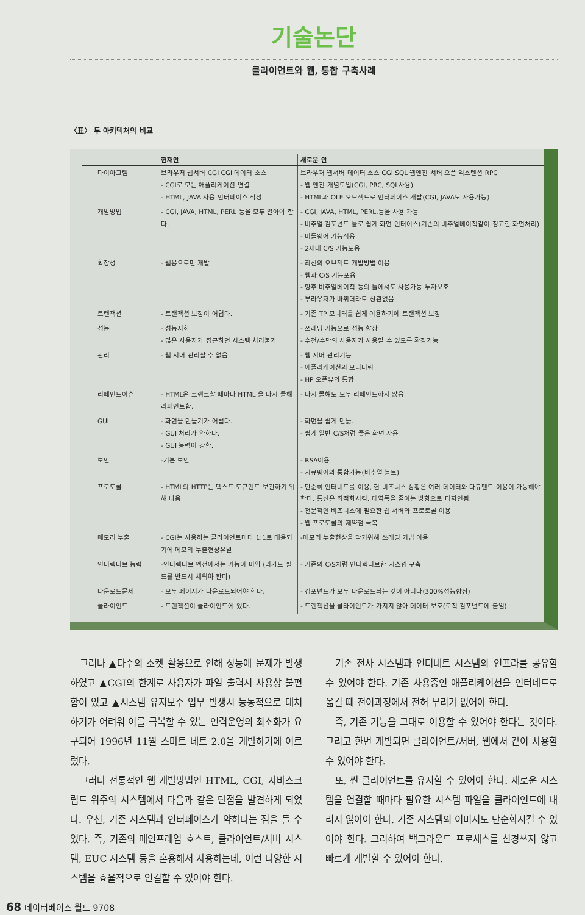기술논단
클라이언트와 웹, 통합 구축사례
〈표〉 두 아키텍처의 비교
| | 현재안 | 새로운 안 |
| --- | --- | --- |
| 다이아그램 | 브라우저 웹서버 CGI CGI 데이터 소스 - CGI로 모든 애플리케이션 연결 - HTML, JAVA 사용 인터페이스 작성 | 브라우저 웹서버 데이터 소스 CGI SQL 웹엔진 서버 오픈 익스텐션 RPC - 웹 엔진 개념도입(CGI, PRC, SQL사용) - HTML과 OLE 오브젝트로 인터페이스 개발(CGI, JAVA도 사용가능) |
| 개발방법 | - CGI, JAVA, HTML, PERL 등을 모두 알아야 한다. | - CGI, JAVA, HTML, PERL.등을 사용 가능 - 비주얼 컴포넌트 툴로 쉽게 화면 인터이스(기존의 비주얼베이직같이 정교한 화면처리) - 미들웨어 기능적용 - 2세대 C/S 기능포용 |
| 확장성 | - 웹용으로만 개발 | - 최신의 오브젝트 개발방법 이용 - 웹과 C/S 기능포용 - 향후 비주얼베이직 등의 툴에서도 사용가능 투자보호 - 부라우저가 바뀌더라도 상관없음. |
| 트랜잭션 | - 트랜잭션 보장이 어렵다. | - 기존 TP 모니터를 쉽게 이용하기에 트랜잭션 보장 |
| 성능 | - 성능저하 - 많은 사용자가 접근하면 시스템 처리불가 | - 쓰레딩 기능으로 성능 향상 - 수천/수만의 사용자가 사용할 수 있도록 확장가능 |
| 관리 | - 웹 서버 관리할 수 없음 | - 웹 서버 관리기능 - 애플리케이션의 모니터링 - HP 오픈뷰와 통합 |
| 리페인트이슈 | - HTML은 크랭크할 때마다 HTML 을 다시 콜해 리페인트함. | - 다시 콜해도 모두 리페인트하지 않음 |
| GUI | - 화면을 만들기가 어렵다. - GUI 처리가 약하다. - GUI 능력이 강함. | - 화면을 쉽게 만듦. - 쉽게 일반 C/S처럼 좋은 화면 사용 |
| 보안 | -기본 보안 | - RSA이용 - 시큐웨어와 통합가능(버추얼 볼트) |
| 프로토콜 | - HTML의 HTTP는 텍스트 도큐멘트 보관하기 위해 나옴 | - 단순히 인터네트를 이용, 현 비즈니스 상황은 여러 데이터와 다큐멘트 이용이 가능해야 한다. 통신은 최적화시킴. 대역폭을 줄이는 방향으로 디자인됨. - 전문적인 비즈니스에 필요한 웹 서버와 프로토콜 이용 - 웹 프로토콜의 제약점 극복 |
| 메모리 누출 | - CGI는 사용하는 클라이언트마다 1:1로 대응되기에 메모리 누출현상유발 | -메모리 누출현상을 막기위해 쓰레딩 기법 이용 |
| 인터렉티브 능력 | -인터렉티브 액션에서는 기능이 미약 (리가드 필드를 반드시 채워야 한다) | - 기존의 C/S처럼 인터렉티브한 시스템 구축 |
| 다운로드문제 | - 모두 페이지가 다운로드되어야 한다. | - 컴포넌트가 모두 다운로드되는 것이 아니다(300%성능향상) |
| 클라이언트 | - 트랜잭션이 클라이언트에 있다. | - 트랜잭션을 클라이언트가 가지지 않아 데이터 보호(로직 컴포넌트에 붙임) |
그러나 ▲다수의 소켓 활용으로 인해 성능에 문제가 발생하였고 ▲CGI의 한계로 사용자가 파일 출력시 사용상 불편함이 있고 ▲시스템 유지보수 업무 발생시 능동적으로 대처하기가 어려워 이를 극복할 수 있는 인력운영의 최소화가 요구되어 1996년 11월 스마트 네트 2.0을 개발하기에 이르렀다.
그러나 전통적인 웹 개발방법인 HTML, CGI, 자바스크립트 위주의 시스템에서 다음과 같은 단점을 발견하게 되었다. 우선, 기존 시스템과 인터페이스가 약하다는 점을 들 수 있다. 즉, 기존의 메인프레임 호스트, 클라이언트/서버 시스템, EUC 시스템 등을 혼용해서 사용하는데, 이런 다양한 시스템을 효율적으로 연결할 수 있어야 한다.
기존 전사 시스템과 인터네트 시스템의 인프라를 공유할 수 있어야 한다. 기존 사용중인 애플리케이션을 인터네트로 옮길 때 전이과정에서 전혀 무리가 없어야 한다.
즉, 기존 기능을 그대로 이용할 수 있어야 한다는 것이다. 그리고 한번 개발되면 클라이언트/서버, 웹에서 같이 사용할 수 있어야 한다.
또, 씬 클라이언트를 유지할 수 있어야 한다. 새로운 시스템을 연결할 때마다 필요한 시스템 파일을 클라이언트에 내리지 않아야 한다. 기존 시스템의 이미지도 단순화시킬 수 있어야 한다. 그리하여 백그라운드 프로세스를 신경쓰지 않고 빠르게 개발할 수 있어야 한다.
68 데이터베이스 월드 9708